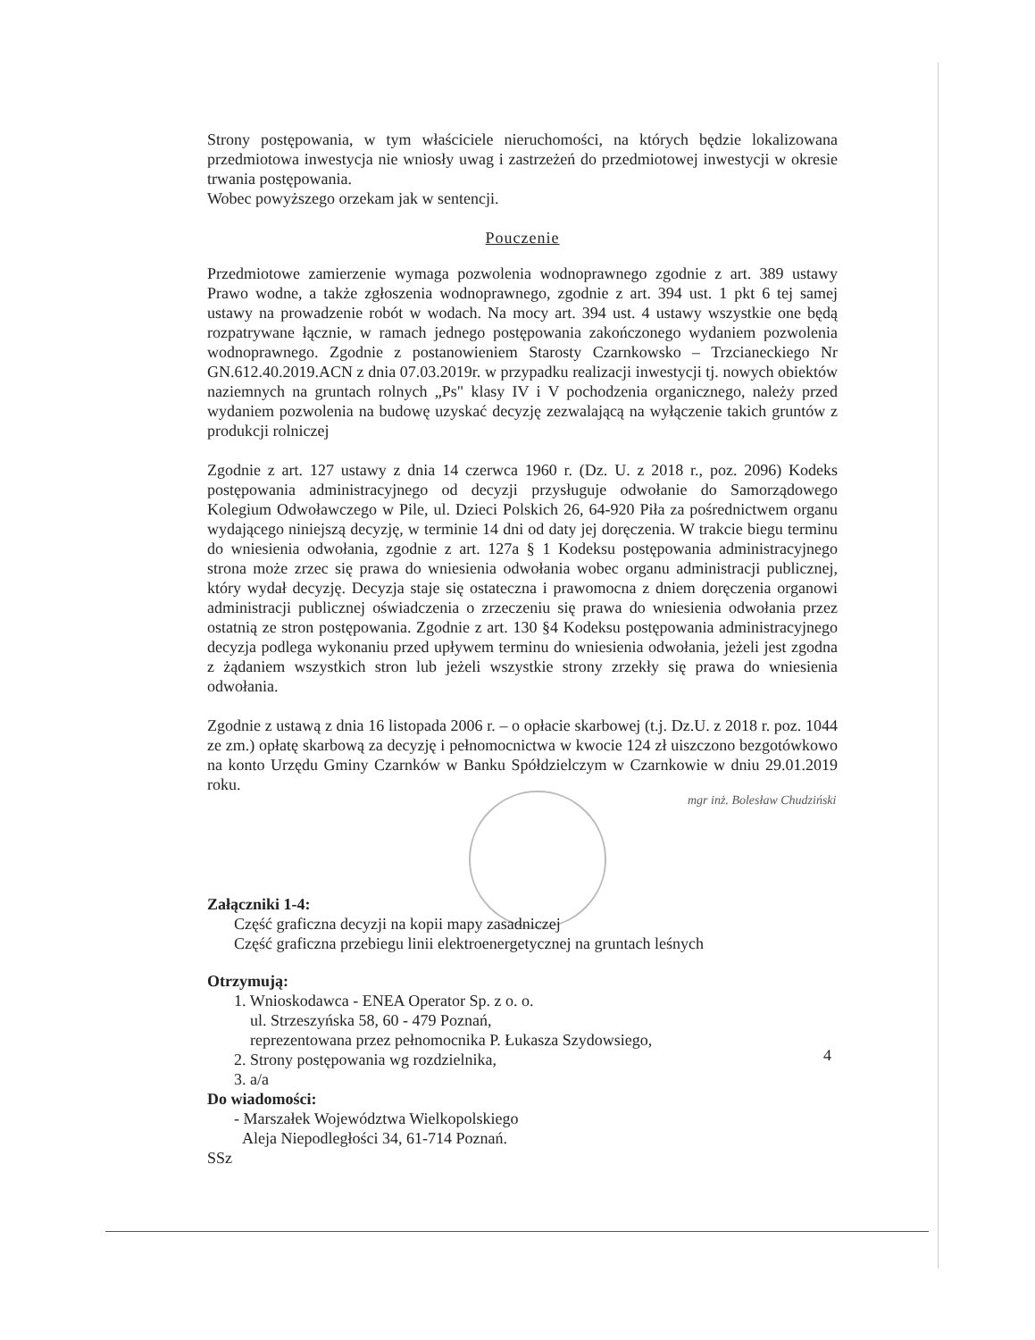Strony postępowania, w tym właściciele nieruchomości, na których będzie lokalizowana przedmiotowa inwestycja nie wniosły uwag i zastrzeżeń do przedmiotowej inwestycji w okresie trwania postępowania.
Wobec powyższego orzekam jak w sentencji.
Pouczenie
Przedmiotowe zamierzenie wymaga pozwolenia wodnoprawnego zgodnie z art. 389 ustawy Prawo wodne, a także zgłoszenia wodnoprawnego, zgodnie z art. 394 ust. 1 pkt 6 tej samej ustawy na prowadzenie robót w wodach. Na mocy art. 394 ust. 4 ustawy wszystkie one będą rozpatrywane łącznie, w ramach jednego postępowania zakończonego wydaniem pozwolenia wodnoprawnego. Zgodnie z postanowieniem Starosty Czarnkowsko – Trzcianeckiego Nr GN.612.40.2019.ACN z dnia 07.03.2019r. w przypadku realizacji inwestycji tj. nowych obiektów naziemnych na gruntach rolnych „Ps" klasy IV i V pochodzenia organicznego, należy przed wydaniem pozwolenia na budowę uzyskać decyzję zezwalającą na wyłączenie takich gruntów z produkcji rolniczej
Zgodnie z art. 127 ustawy z dnia 14 czerwca 1960 r. (Dz. U. z 2018 r., poz. 2096) Kodeks postępowania administracyjnego od decyzji przysługuje odwołanie do Samorządowego Kolegium Odwoławczego w Pile, ul. Dzieci Polskich 26, 64-920 Piła za pośrednictwem organu wydającego niniejszą decyzję, w terminie 14 dni od daty jej doręczenia. W trakcie biegu terminu do wniesienia odwołania, zgodnie z art. 127a § 1 Kodeksu postępowania administracyjnego strona może zrzec się prawa do wniesienia odwołania wobec organu administracji publicznej, który wydał decyzję. Decyzja staje się ostateczna i prawomocna z dniem doręczenia organowi administracji publicznej oświadczenia o zrzeczeniu się prawa do wniesienia odwołania przez ostatnią ze stron postępowania. Zgodnie z art. 130 §4 Kodeksu postępowania administracyjnego decyzja podlega wykonaniu przed upływem terminu do wniesienia odwołania, jeżeli jest zgodna z żądaniem wszystkich stron lub jeżeli wszystkie strony zrzekły się prawa do wniesienia odwołania.
Zgodnie z ustawą z dnia 16 listopada 2006 r. – o opłacie skarbowej (t.j. Dz.U. z 2018 r. poz. 1044 ze zm.) opłatę skarbową za decyzję i pełnomocnictwa w kwocie 124 zł uiszczono bezgotówkowo na konto Urzędu Gminy Czarnków w Banku Spółdzielczym w Czarnkowie w dniu 29.01.2019 roku.
Załączniki 1-4:
Część graficzna decyzji na kopii mapy zasadniczej
Część graficzna przebiegu linii elektroenergetycznej na gruntach leśnych
Otrzymują:
1. Wnioskodawca - ENEA Operator Sp. z o. o.
ul. Strzeszyńska 58, 60 - 479 Poznań,
reprezentowana przez pełnomocnika P. Łukasza Szydowsiego,
2. Strony postępowania wg rozdzielnika,
3. a/a
Do wiadomości:
- Marszałek Województwa Wielkopolskiego
Aleja Niepodległości 34, 61-714 Poznań.
SSz
mgr inż. Bolesław Chudziński
4